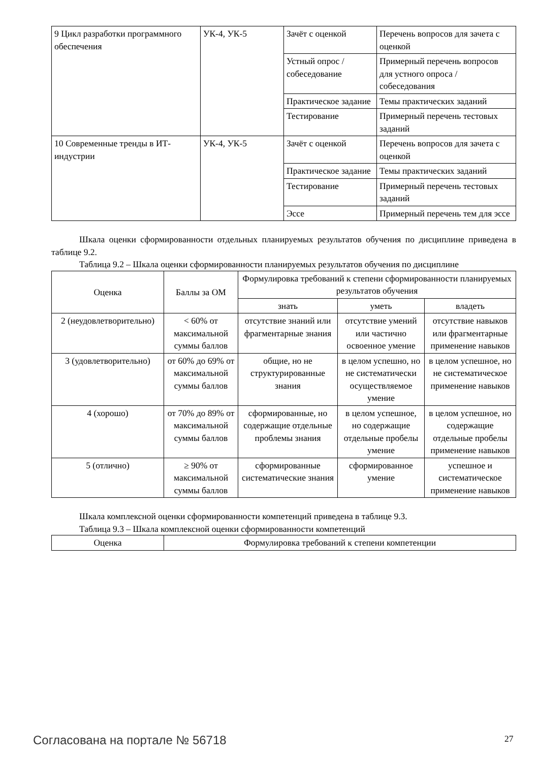| 9 Цикл разработки программного обеспечения | УК-4, УК-5 | Зачёт с оценкой | Перечень вопросов для зачета с оценкой |
| | | Устный опрос / собеседование | Примерный перечень вопросов для устного опроса / собеседования |
| | | Практическое задание | Темы практических заданий |
| | | Тестирование | Примерный перечень тестовых заданий |
| 10 Современные тренды в ИТ-индустрии | УК-4, УК-5 | Зачёт с оценкой | Перечень вопросов для зачета с оценкой |
| | | Практическое задание | Темы практических заданий |
| | | Тестирование | Примерный перечень тестовых заданий |
| | | Эссе | Примерный перечень тем для эссе |
Шкала оценки сформированности отдельных планируемых результатов обучения по дисциплине приведена в таблице 9.2.
Таблица 9.2 – Шкала оценки сформированности планируемых результатов обучения по дисциплине
| Оценка | Баллы за ОМ | Формулировка требований к степени сформированности планируемых результатов обучения | | |
| --- | --- | --- | --- | --- |
| | | знать | уметь | владеть |
| 2 (неудовлетворительно) | < 60% от максимальной суммы баллов | отсутствие знаний или фрагментарные знания | отсутствие умений или частично освоенное умение | отсутствие навыков или фрагментарные применение навыков |
| 3 (удовлетворительно) | от 60% до 69% от максимальной суммы баллов | общие, но не структурированные знания | в целом успешно, но не систематически осуществляемое умение | в целом успешное, но не систематическое применение навыков |
| 4 (хорошо) | от 70% до 89% от максимальной суммы баллов | сформированные, но содержащие отдельные проблемы знания | в целом успешное, но содержащие отдельные пробелы умение | в целом успешное, но содержащие отдельные пробелы применение навыков |
| 5 (отлично) | ≥ 90% от максимальной суммы баллов | сформированные систематические знания | сформированное умение | успешное и систематическое применение навыков |
Шкала комплексной оценки сформированности компетенций приведена в таблице 9.3.
Таблица 9.3 – Шкала комплексной оценки сформированности компетенций
| Оценка | Формулировка требований к степени компетенции |
| --- | --- |
Согласована на портале № 56718 27